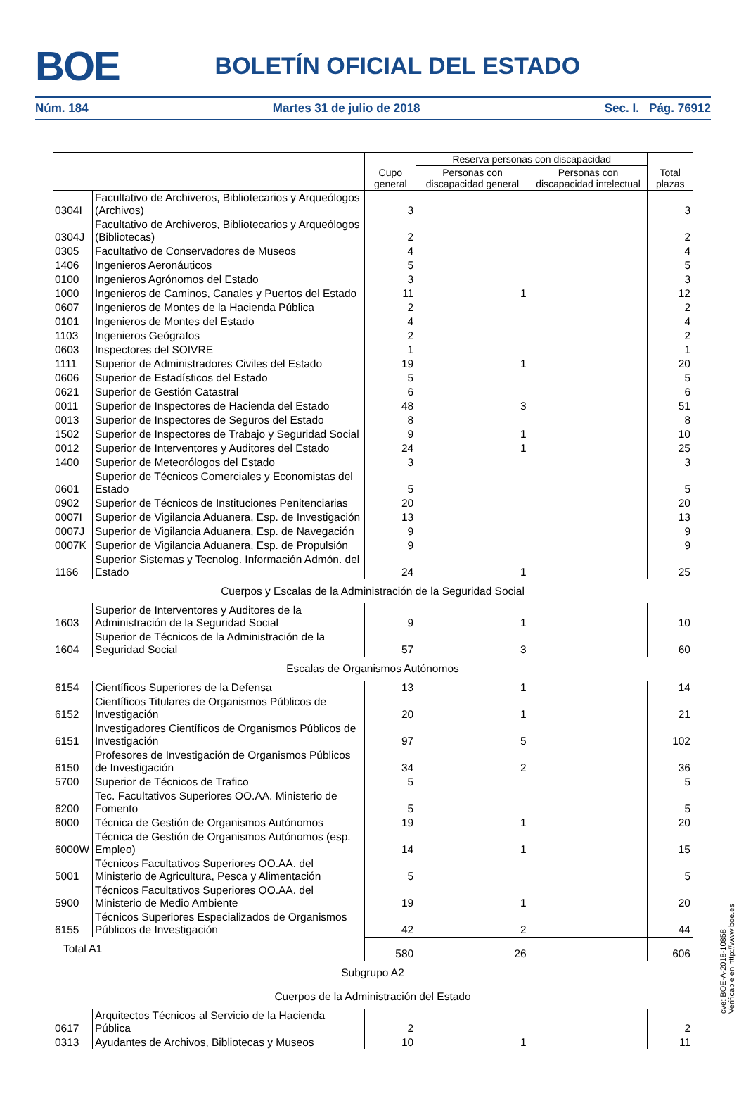BOE
BOLETÍN OFICIAL DEL ESTADO
Núm. 184 Martes 31 de julio de 2018 Sec. I. Pág. 76912
| | | Cupo general | Reserva personas con discapacidad | | Total plazas |
| --- | --- | --- | --- | --- | --- |
| | | | Personas con discapacidad general | Personas con discapacidad intelectual | |
| 0304I | Facultativo de Archiveros, Bibliotecarios y Arqueólogos (Archivos) | 3 | | | 3 |
| 0304J | Facultativo de Archiveros, Bibliotecarios y Arqueólogos (Bibliotecas) | 2 | | | 2 |
| 0305 | Facultativo de Conservadores de Museos | 4 | | | 4 |
| 1406 | Ingenieros Aeronáuticos | 5 | | | 5 |
| 0100 | Ingenieros Agrónomos del Estado | 3 | | | 3 |
| 1000 | Ingenieros de Caminos, Canales y Puertos del Estado | 11 | 1 | | 12 |
| 0607 | Ingenieros de Montes de la Hacienda Pública | 2 | | | 2 |
| 0101 | Ingenieros de Montes del Estado | 4 | | | 4 |
| 1103 | Ingenieros Geógrafos | 2 | | | 2 |
| 0603 | Inspectores del SOIVRE | 1 | | | 1 |
| 1111 | Superior de Administradores Civiles del Estado | 19 | 1 | | 20 |
| 0606 | Superior de Estadísticos del Estado | 5 | | | 5 |
| 0621 | Superior de Gestión Catastral | 6 | | | 6 |
| 0011 | Superior de Inspectores de Hacienda del Estado | 48 | 3 | | 51 |
| 0013 | Superior de Inspectores de Seguros del Estado | 8 | | | 8 |
| 1502 | Superior de Inspectores de Trabajo y Seguridad Social | 9 | 1 | | 10 |
| 0012 | Superior de Interventores y Auditores del Estado | 24 | 1 | | 25 |
| 1400 | Superior de Meteorólogos del Estado | 3 | | | 3 |
| 0601 | Superior de Técnicos Comerciales y Economistas del Estado | 5 | | | 5 |
| 0902 | Superior de Técnicos de Instituciones Penitenciarias | 20 | | | 20 |
| 0007I | Superior de Vigilancia Aduanera, Esp. de Investigación | 13 | | | 13 |
| 0007J | Superior de Vigilancia Aduanera, Esp. de Navegación | 9 | | | 9 |
| 0007K | Superior de Vigilancia Aduanera, Esp. de Propulsión | 9 | | | 9 |
| 1166 | Superior Sistemas y Tecnolog. Información Admón. del Estado | 24 | 1 | | 25 |
| Cuerpos y Escalas de la Administración de la Seguridad Social | | | | | |
| 1603 | Superior de Interventores y Auditores de la Administración de la Seguridad Social | 9 | 1 | | 10 |
| 1604 | Superior de Técnicos de la Administración de la Seguridad Social | 57 | 3 | | 60 |
| Escalas de Organismos Autónomos | | | | | |
| 6154 | Científicos Superiores de la Defensa | 13 | 1 | | 14 |
| 6152 | Científicos Titulares de Organismos Públicos de Investigación | 20 | 1 | | 21 |
| 6151 | Investigadores Científicos de Organismos Públicos de Investigación | 97 | 5 | | 102 |
| 6150 | Profesores de Investigación de Organismos Públicos de Investigación | 34 | 2 | | 36 |
| 5700 | Superior de Técnicos de Trafico | 5 | | | 5 |
| 6200 | Tec. Facultativos Superiores OO.AA. Ministerio de Fomento | 5 | | | 5 |
| 6000 | Técnica de Gestión de Organismos Autónomos | 19 | 1 | | 20 |
| 6000W | Técnica de Gestión de Organismos Autónomos (esp. Empleo) | 14 | 1 | | 15 |
| 5001 | Técnicos Facultativos Superiores OO.AA. del Ministerio de Agricultura, Pesca y Alimentación | 5 | | | 5 |
| 5900 | Técnicos Facultativos Superiores OO.AA. del Ministerio de Medio Ambiente | 19 | 1 | | 20 |
| 6155 | Técnicos Superiores Especializados de Organismos Públicos de Investigación | 42 | 2 | | 44 |
| Total A1 | | 580 | 26 | | 606 |
| Subgrupo A2 | | | | | |
| Cuerpos de la Administración del Estado | | | | | |
| 0617 | Arquitectos Técnicos al Servicio de la Hacienda Pública | 2 | | | 2 |
| 0313 | Ayudantes de Archivos, Bibliotecas y Museos | 10 | 1 | | 11 |
cve: BOE-A-2018-10858
Verificable en http://www.boe.es